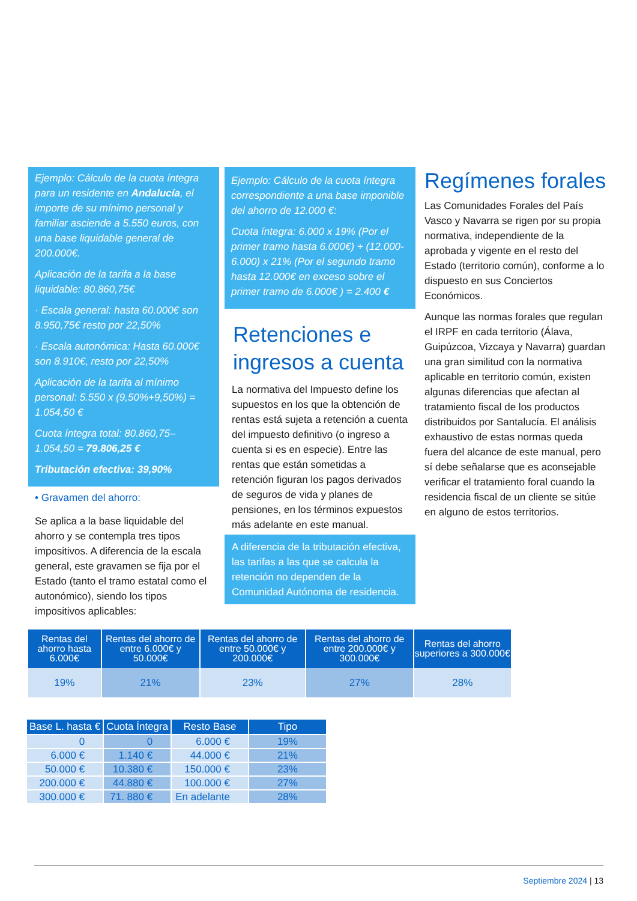Ejemplo: Cálculo de la cuota íntegra para un residente en Andalucía, el importe de su mínimo personal y familiar asciende a 5.550 euros, con una base liquidable general de 200.000€.
Aplicación de la tarifa a la base liquidable: 80.860,75€
· Escala general: hasta 60.000€ son 8.950,75€ resto por 22,50%
· Escala autonómica: Hasta 60.000€ son 8.910€, resto por 22,50%
Aplicación de la tarifa al mínimo personal: 5.550 x (9,50%+9,50%) = 1.054,50 €
Cuota íntegra total: 80.860,75–1.054,50 = 79.806,25 €
Tributación efectiva: 39,90%
• Gravamen del ahorro:
Se aplica a la base liquidable del ahorro y se contempla tres tipos impositivos. A diferencia de la escala general, este gravamen se fija por el Estado (tanto el tramo estatal como el autonómico), siendo los tipos impositivos aplicables:
Ejemplo: Cálculo de la cuota íntegra correspondiente a una base imponible del ahorro de 12.000 €:
Cuota íntegra: 6.000 x 19% (Por el primer tramo hasta 6.000€) + (12.000-6.000) x 21% (Por el segundo tramo hasta 12.000€ en exceso sobre el primer tramo de 6.000€ ) = 2.400 €
Retenciones e ingresos a cuenta
La normativa del Impuesto define los supuestos en los que la obtención de rentas está sujeta a retención a cuenta del impuesto definitivo (o ingreso a cuenta si es en especie). Entre las rentas que están sometidas a retención figuran los pagos derivados de seguros de vida y planes de pensiones, en los términos expuestos más adelante en este manual.
A diferencia de la tributación efectiva, las tarifas a las que se calcula la retención no dependen de la Comunidad Autónoma de residencia.
Regímenes forales
Las Comunidades Forales del País Vasco y Navarra se rigen por su propia normativa, independiente de la aprobada y vigente en el resto del Estado (territorio común), conforme a lo dispuesto en sus Conciertos Económicos.
Aunque las normas forales que regulan el IRPF en cada territorio (Álava, Guipúzcoa, Vizcaya y Navarra) guardan una gran similitud con la normativa aplicable en territorio común, existen algunas diferencias que afectan al tratamiento fiscal de los productos distribuidos por Santalucía. El análisis exhaustivo de estas normas queda fuera del alcance de este manual, pero sí debe señalarse que es aconsejable verificar el tratamiento foral cuando la residencia fiscal de un cliente se sitúe en alguno de estos territorios.
| Rentas del ahorro hasta 6.000€ | Rentas del ahorro de entre 6.000€ y 50.000€ | Rentas del ahorro de entre 50.000€ y 200.000€ | Rentas del ahorro de entre 200.000€ y 300.000€ | Rentas del ahorro superiores a 300.000€ |
| --- | --- | --- | --- | --- |
| 19% | 21% | 23% | 27% | 28% |
| Base L. hasta € | Cuota Íntegra | Resto Base | Tipo |
| --- | --- | --- | --- |
| 0 | 0 | 6.000 € | 19% |
| 6.000 € | 1.140 € | 44.000 € | 21% |
| 50.000 € | 10.380 € | 150.000 € | 23% |
| 200.000 € | 44.880 € | 100.000 € | 27% |
| 300.000 € | 71. 880 € | En adelante | 28% |
Septiembre 2024 | 13